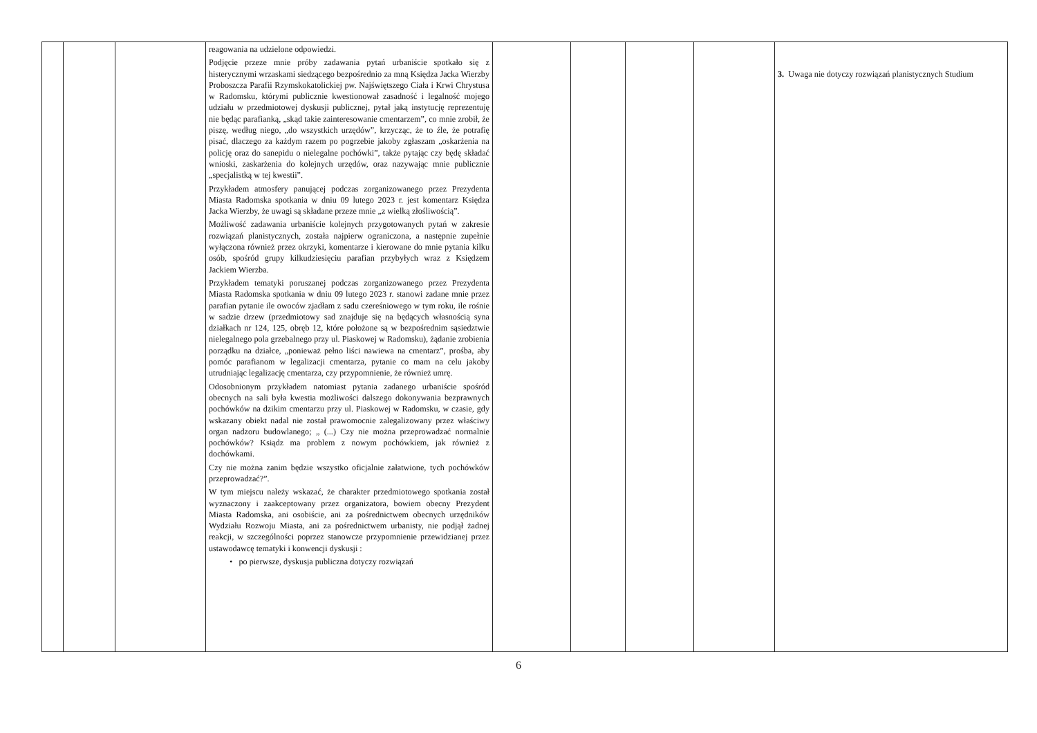| | | | reagowania na udzielone odpowiedzi. Podjęcie przeze mnie próby zadawania pytań urbaniście spotkało się z histerycznymi wrzaskami siedzącego bezpośrednio za mną Księdza Jacka Wierzby Proboszcza Parafii Rzymskokatolickiej pw. Najświętszego Ciała i Krwi Chrystusa w Radomsku, którymi publicznie kwestionował zasadność i legalność mojego udziału w przedmiotowej dyskusji publicznej, pytał jaką instytucję reprezentuję nie będąc parafianką, „skąd takie zainteresowanie cmentarzem”, co mnie zrobił, że piszę, według niego, „do wszystkich urzędów”, krzycząc, że to źle, że potrafię pisać, dlaczego za każdym razem po pogrzebie jakoby zgłaszam „oskarżenia na policję oraz do sanepidu o nielegalne pochówki”, także pytając czy będę składać wnioski, zaskarżenia do kolejnych urzędów, oraz nazywając mnie publicznie „specjalistką w tej kwestii”. Przykładem atmosfery panującej podczas zorganizowanego przez Prezydenta Miasta Radomska spotkania w dniu 09 lutego 2023 r. jest komentarz Księdza Jacka Wierzby, że uwagi są składane przeze mnie „z wielką złośliwością”. Możliwość zadawania urbaniście kolejnych przygotowanych pytań w zakresie rozwiązań planistycznych, została najpierw ograniczona, a następnie zupełnie wyłączona również przez okrzyki, komentarze i kierowane do mnie pytania kilku osób, spośród grupy kilkudziesięciu parafian przybyłych wraz z Księdzem Jackiem Wierzba. Przykładem tematyki poruszanej podczas zorganizowanego przez Prezydenta Miasta Radomska spotkania w dniu 09 lutego 2023 r. stanowi zadane mnie przez parafian pytanie ile owoców zjadłam z sadu czereśniowego w tym roku, ile rośnie w sadzie drzew (przedmiotowy sad znajduje się na będących własnością syna działkach nr 124, 125, obręb 12, które położone są w bezpośrednim sąsiedztwie nielegalnego pola grzebalnego przy ul. Piaskowej w Radomsku), żądanie zrobienia porządku na działce, „ponieważ pełno liści nawiewa na cmentarz”, prośba, aby pomóc parafianom w legalizacji cmentarza, pytanie co mam na celu jakoby utrudniając legalizację cmentarza, czy przypomnienie, że również umrę. Odosobnionym przykładem natomiast pytania zadanego urbaniście spośród obecnych na sali była kwestia możliwości dalszego dokonywania bezprawnych pochówków na dzikim cmentarzu przy ul. Piaskowej w Radomsku, w czasie, gdy wskazany obiekt nadal nie został prawomocnie zalegalizowany przez właściwy organ nadzoru budowlanego; „ (...) Czy nie można przeprowadzać normalnie pochówków? Ksiądz ma problem z nowym pochówkiem, jak również z dochówkami. Czy nie można zanim będzie wszystko oficjalnie załatwione, tych pochówków przeprowadzać?”. W tym miejscu należy wskazać, że charakter przedmiotowego spotkania został wyznaczony i zaakceptowany przez organizatora, bowiem obecny Prezydent Miasta Radomska, ani osobiście, ani za pośrednictwem obecnych urzędników Wydziału Rozwoju Miasta, ani za pośrednictwem urbanisty, nie podjął żadnej reakcji, w szczególności poprzez stanowcze przypomnienie przewidzianej przez ustawodawcę tematyki i konwencji dyskusji : • po pierwsze, dyskusja publiczna dotyczy rozwiązań | | | | | 3. Uwaga nie dotyczy rozwiązań planistycznych Studium |
6